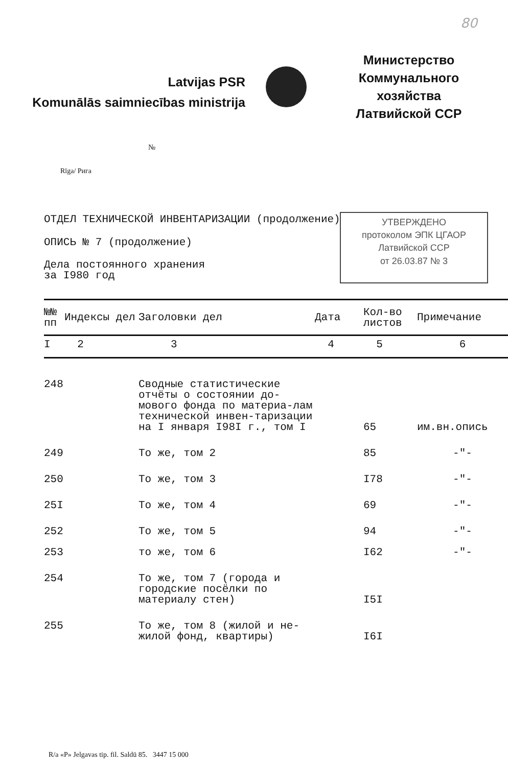80
Latvijas PSR
Komunālās saimniecības ministrija
Министерство
Коммунального хозяйства
Латвийской ССР
№
Rīga/ Рига
ОТДЕЛ ТЕХНИЧЕСКОЙ ИНВЕНТАРИЗАЦИИ (продолжение)
ОПИСЬ № 7 (продолжение)
Дела постоянного хранения
за I980 год
УТВЕРЖДЕНО
протоколом ЭПК ЦГАОР
Латвийской ССР
от 26.03.87 № 3
| №№ пп | Индексы дел | Заголовки дел | Дата | Кол-во листов | Примечание |
| --- | --- | --- | --- | --- | --- |
| I | 2 | 3 | 4 | 5 | 6 |
| 248 | | Сводные статистические отчёты о состоянии до-мового фонда по материа-лам технической инвен-таризации на I января I98I г., том I | | 65 | им.вн.опись |
| 249 | | То же, том 2 | | 85 | -"- |
| 250 | | То же, том 3 | | I78 | -"- |
| 25I | | То же, том 4 | | 69 | -"- |
| 252 | | То же, том 5 | | 94 | -"- |
| 253 | | то же, том 6 | | I62 | -"- |
| 254 | | То же, том 7 (города и городские посёлки по материалу стен) | | I5I | |
| 255 | | То же, том 8 (жилой и не-жилой фонд, квартиры) | | I6I | |
R/a «P» Jelgavas tip. fil. Saldū 85. 3447 15 000